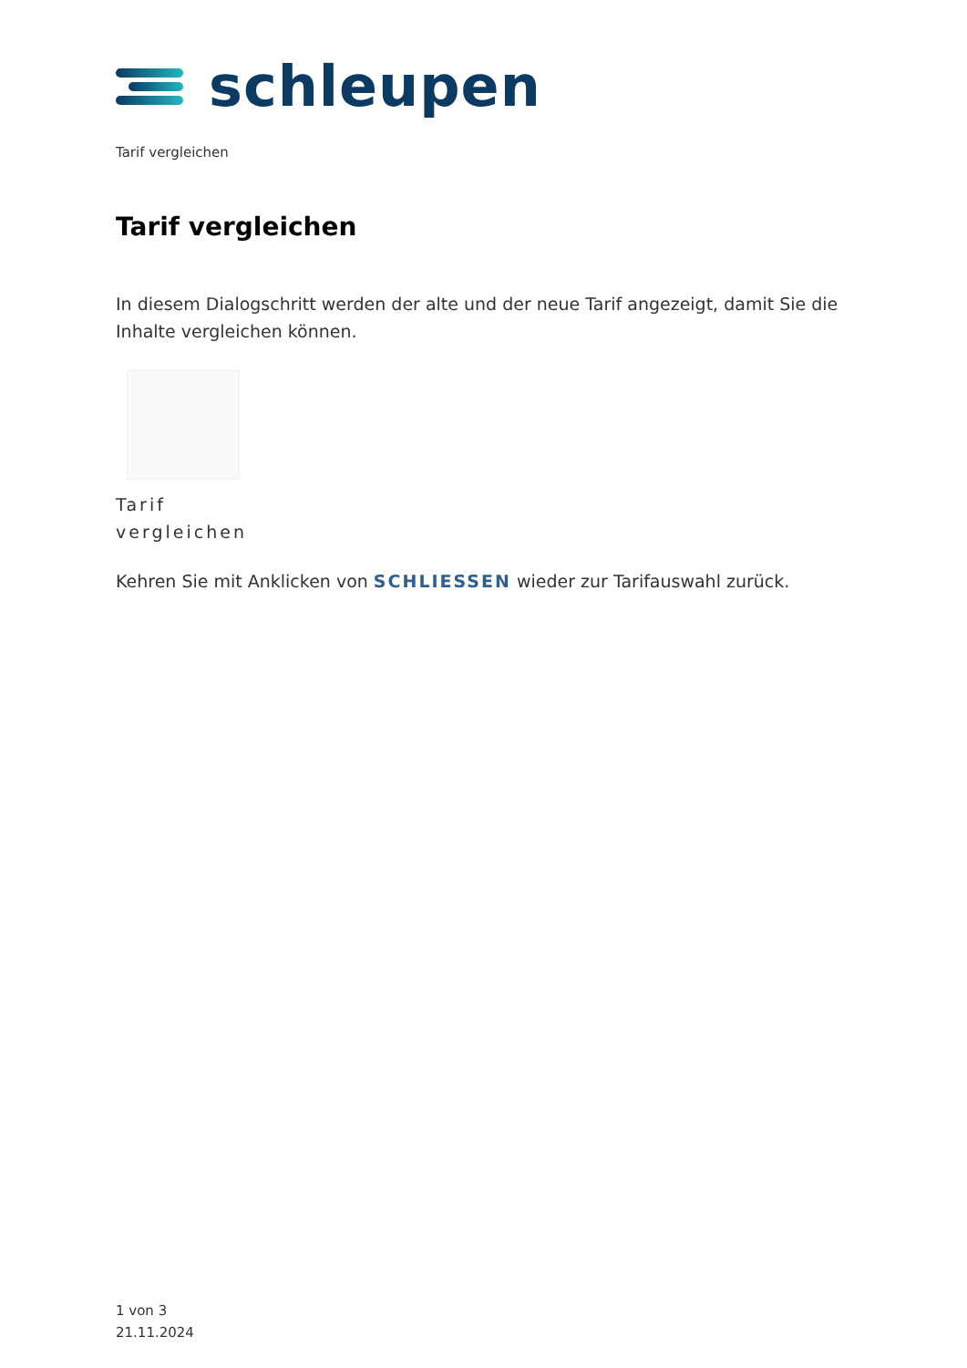schleupen
Tarif vergleichen
Tarif vergleichen
In diesem Dialogschritt werden der alte und der neue Tarif angezeigt, damit Sie die Inhalte vergleichen können.
Tarif
vergleichen
Kehren Sie mit Anklicken von SCHLIESSEN wieder zur Tarifauswahl zurück.
1 von 3
21.11.2024